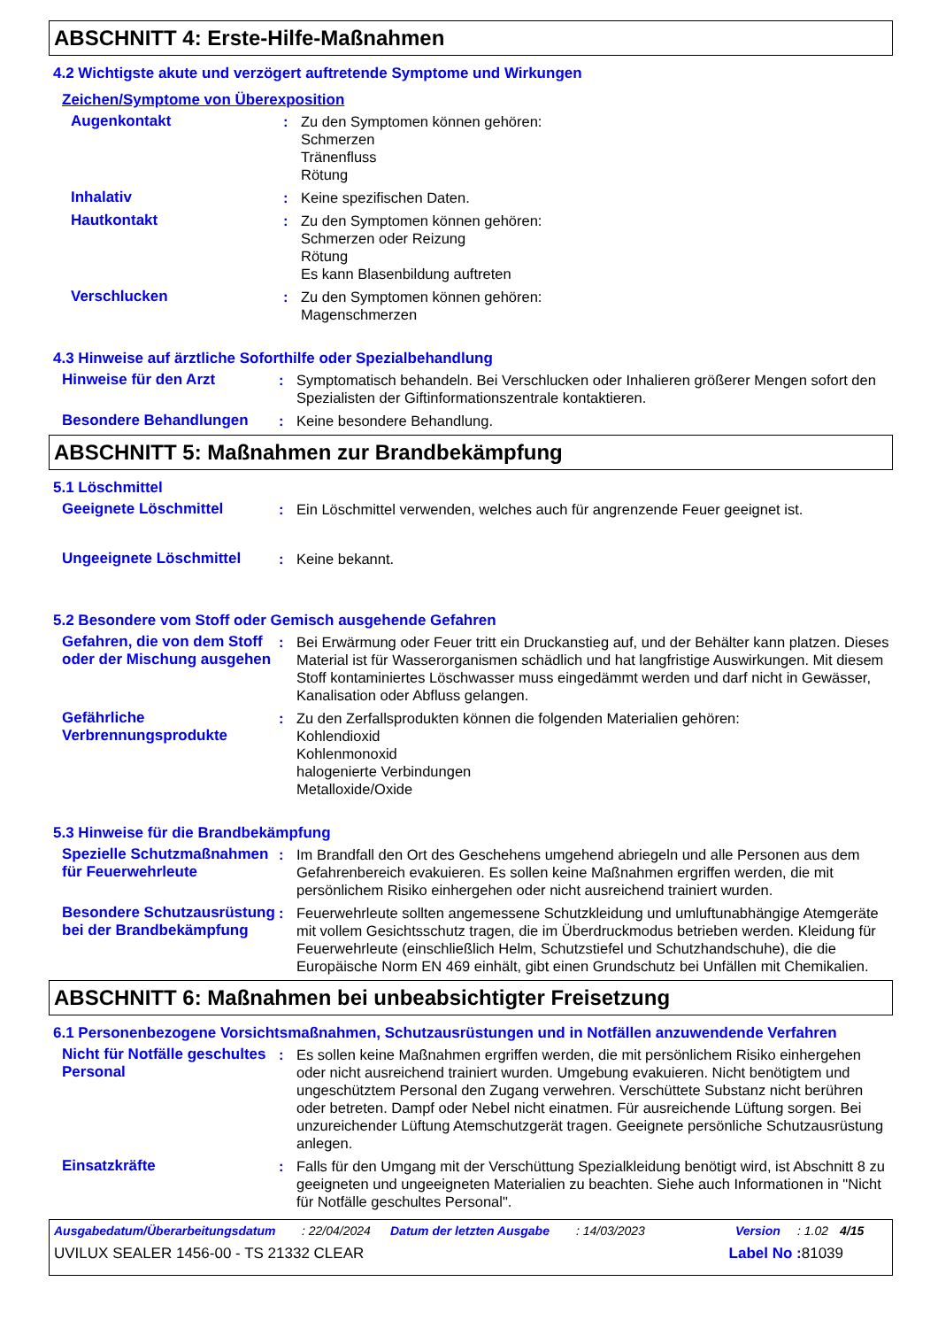ABSCHNITT 4: Erste-Hilfe-Maßnahmen
4.2 Wichtigste akute und verzögert auftretende Symptome und Wirkungen
Zeichen/Symptome von Überexposition
Augenkontakt : Zu den Symptomen können gehören:
Schmerzen
Tränenfluss
Rötung
Inhalativ : Keine spezifischen Daten.
Hautkontakt : Zu den Symptomen können gehören:
Schmerzen oder Reizung
Rötung
Es kann Blasenbildung auftreten
Verschlucken : Zu den Symptomen können gehören:
Magenschmerzen
4.3 Hinweise auf ärztliche Soforthilfe oder Spezialbehandlung
Hinweise für den Arzt : Symptomatisch behandeln. Bei Verschlucken oder Inhalieren größerer Mengen sofort den Spezialisten der Giftinformationszentrale kontaktieren.
Besondere Behandlungen : Keine besondere Behandlung.
ABSCHNITT 5: Maßnahmen zur Brandbekämpfung
5.1 Löschmittel
Geeignete Löschmittel : Ein Löschmittel verwenden, welches auch für angrenzende Feuer geeignet ist.
Ungeeignete Löschmittel : Keine bekannt.
5.2 Besondere vom Stoff oder Gemisch ausgehende Gefahren
Gefahren, die von dem Stoff oder der Mischung ausgehen
: Bei Erwärmung oder Feuer tritt ein Druckanstieg auf, und der Behälter kann platzen. Dieses Material ist für Wasserorganismen schädlich und hat langfristige Auswirkungen. Mit diesem Stoff kontaminiertes Löschwasser muss eingedämmt werden und darf nicht in Gewässer, Kanalisation oder Abfluss gelangen.
Gefährliche Verbrennungsprodukte
: Zu den Zerfallsprodukten können die folgenden Materialien gehören:
Kohlendioxid
Kohlenmonoxid
halogenierte Verbindungen
Metalloxide/Oxide
5.3 Hinweise für die Brandbekämpfung
Spezielle Schutzmaßnahmen für Feuerwehrleute
: Im Brandfall den Ort des Geschehens umgehend abriegeln und alle Personen aus dem Gefahrenbereich evakuieren. Es sollen keine Maßnahmen ergriffen werden, die mit persönlichem Risiko einhergehen oder nicht ausreichend trainiert wurden.
Besondere Schutzausrüstung bei der Brandbekämpfung
: Feuerwehrleute sollten angemessene Schutzkleidung und umluftunabhängige Atemgeräte mit vollem Gesichtsschutz tragen, die im Überdruckmodus betrieben werden. Kleidung für Feuerwehrleute (einschließlich Helm, Schutzstiefel und Schutzhandschuhe), die die Europäische Norm EN 469 einhält, gibt einen Grundschutz bei Unfällen mit Chemikalien.
ABSCHNITT 6: Maßnahmen bei unbeabsichtigter Freisetzung
6.1 Personenbezogene Vorsichtsmaßnahmen, Schutzausrüstungen und in Notfällen anzuwendende Verfahren
Nicht für Notfälle geschultes Personal
: Es sollen keine Maßnahmen ergriffen werden, die mit persönlichem Risiko einhergehen oder nicht ausreichend trainiert wurden. Umgebung evakuieren. Nicht benötigtem und ungeschütztem Personal den Zugang verwehren. Verschüttete Substanz nicht berühren oder betreten. Dampf oder Nebel nicht einatmen. Für ausreichende Lüftung sorgen. Bei unzureichender Lüftung Atemschutzgerät tragen. Geeignete persönliche Schutzausrüstung anlegen.
Einsatzkräfte : Falls für den Umgang mit der Verschüttung Spezialkleidung benötigt wird, ist Abschnitt 8 zu geeigneten und ungeeigneten Materialien zu beachten. Siehe auch Informationen in "Nicht für Notfälle geschultes Personal".
Ausgabedatum/Überarbeitungsdatum: 22/04/2024 Datum der letzten Ausgabe: 14/03/2023 Version: 1.02 4/15
UVILUX SEALER 1456-00 - TS 21332 CLEAR Label No : 81039